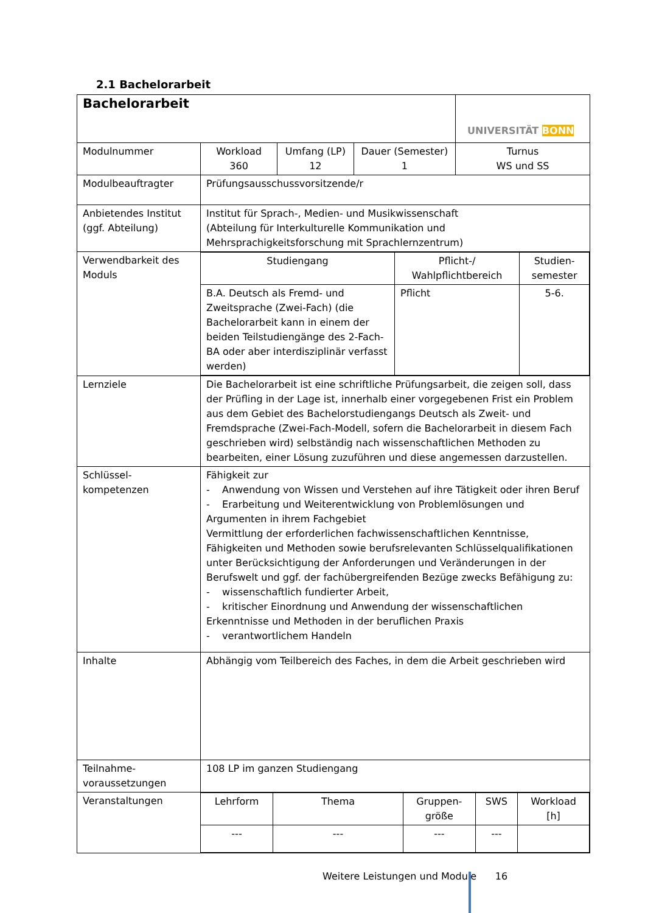2.1 Bachelorarbeit
| Bachelorarbeit | | | | UNIVERSITÄT BONN |
| Modulnummer | Workload 360 | Umfang (LP) 12 | Dauer (Semester) 1 | Turnus WS und SS |
| Modulbeauftragter | Prüfungsausschussvorsitzende/r | | | |
| Anbietendes Institut (ggf. Abteilung) | Institut für Sprach-, Medien- und Musikwissenschaft (Abteilung für Interkulturelle Kommunikation und Mehrsprachigkeitsforschung mit Sprachlernzentrum) | | | |
| Verwendbarkeit des Moduls | / Studiengang / Pflicht-/ Wahlpflichtbereich / Studien- semester / / B.A. Deutsch als Fremd- und Zweitsprache (Zwei-Fach) (die Bachelorarbeit kann in einem der beiden Teilstudiengänge des 2-Fach-BA oder aber interdisziplinär verfasst werden) / Pflicht / 5-6. / | | | |
| Lernziele | Die Bachelorarbeit ist eine schriftliche Prüfungsarbeit, die zeigen soll, dass der Prüfling in der Lage ist, innerhalb einer vorgegebenen Frist ein Problem aus dem Gebiet des Bachelorstudiengangs Deutsch als Zweit- und Fremdsprache (Zwei-Fach-Modell, sofern die Bachelorarbeit in diesem Fach geschrieben wird) selbständig nach wissenschaftlichen Methoden zu bearbeiten, einer Lösung zuzuführen und diese angemessen darzustellen. | | | |
| Schlüssel- kompetenzen | Fähigkeit zur - Anwendung von Wissen und Verstehen auf ihre Tätigkeit oder ihren Beruf - Erarbeitung und Weiterentwicklung von Problemlösungen und Argumenten in ihrem Fachgebiet Vermittlung der erforderlichen fachwissenschaftlichen Kenntnisse, Fähigkeiten und Methoden sowie berufsrelevanten Schlüsselqualifikationen unter Berücksichtigung der Anforderungen und Veränderungen in der Berufswelt und ggf. der fachübergreifenden Bezüge zwecks Befähigung zu: - wissenschaftlich fundierter Arbeit, - kritischer Einordnung und Anwendung der wissenschaftlichen Erkenntnisse und Methoden in der beruflichen Praxis - verantwortlichem Handeln | | | |
| Inhalte | Abhängig vom Teilbereich des Faches, in dem die Arbeit geschrieben wird | | | |
| Teilnahme- voraussetzungen | 108 LP im ganzen Studiengang | | | |
| Veranstaltungen | / Lehrform / Thema / Gruppen- größe / SWS / Workload [h] / / --- / --- / --- / --- / / | | | |
Weitere Leistungen und Module 16